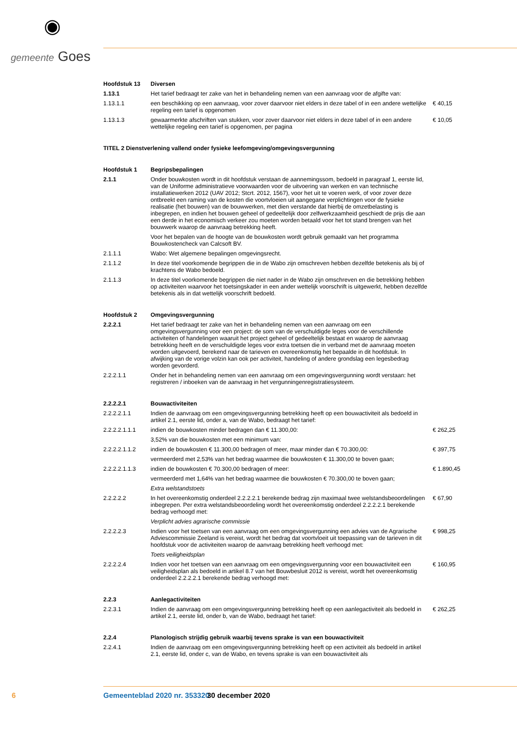◉
gemeente Goes
| Hoofdstuk 13 | Diversen | |
| 1.13.1 | Het tarief bedraagt ter zake van het in behandeling nemen van een aanvraag voor de afgifte van: | |
| 1.13.1.1 | een beschikking op een aanvraag, voor zover daarvoor niet elders in deze tabel of in een andere wettelijke regeling een tarief is opgenomen | € 40,15 |
| 1.13.1.3 | gewaarmerkte afschriften van stukken, voor zover daarvoor niet elders in deze tabel of in een andere wettelijke regeling een tarief is opgenomen, per pagina | € 10,05 |
| TITEL 2 Dienstverlening vallend onder fysieke leefomgeving/omgevingsvergunning | | |
| Hoofdstuk 1 | Begripsbepalingen | |
| 2.1.1 | Onder bouwkosten wordt in dit hoofdstuk verstaan de aannemingssom, bedoeld in paragraaf 1, eerste lid, van de Uniforme administratieve voorwaarden voor de uitvoering van werken en van technische installatiewerken 2012 (UAV 2012; Stcrt. 2012, 1567), voor het uit te voeren werk, of voor zover deze ontbreekt een raming van de kosten die voortvloeien uit aangegane verplichtingen voor de fysieke realisatie (het bouwen) van de bouwwerken, met dien verstande dat hierbij de omzetbelasting is inbegrepen, en indien het bouwen geheel of gedeeltelijk door zelfwerkzaamheid geschiedt de prijs die aan een derde in het economisch verkeer zou moeten worden betaald voor het tot stand brengen van het bouwwerk waarop de aanvraag betrekking heeft. | |
| | Voor het bepalen van de hoogte van de bouwkosten wordt gebruik gemaakt van het programma Bouwkostencheck van Calcsoft BV. | |
| 2.1.1.1 | Wabo: Wet algemene bepalingen omgevingsrecht. | |
| 2.1.1.2 | In deze titel voorkomende begrippen die in de Wabo zijn omschreven hebben dezelfde betekenis als bij of krachtens de Wabo bedoeld. | |
| 2.1.1.3 | In deze titel voorkomende begrippen die niet nader in de Wabo zijn omschreven en die betrekking hebben op activiteiten waarvoor het toetsingskader in een ander wettelijk voorschrift is uitgewerkt, hebben dezelfde betekenis als in dat wettelijk voorschrift bedoeld. | |
| Hoofdstuk 2 | Omgevingsvergunning | |
| 2.2.2.1 | Het tarief bedraagt ter zake van het in behandeling nemen van een aanvraag om een omgevingsvergunning voor een project: de som van de verschuldigde leges voor de verschillende activiteiten of handelingen waaruit het project geheel of gedeeltelijk bestaat en waarop de aanvraag betrekking heeft en de verschuldigde leges voor extra toetsen die in verband met de aanvraag moeten worden uitgevoerd, berekend naar de tarieven en overeenkomstig het bepaalde in dit hoofdstuk. In afwijking van de vorige volzin kan ook per activiteit, handeling of andere grondslag een legesbedrag worden gevorderd. | |
| 2.2.2.1.1 | Onder het in behandeling nemen van een aanvraag om een omgevingsvergunning wordt verstaan: het registreren / inboeken van de aanvraag in het vergunningenregistratiesysteem. | |
| 2.2.2.2.1 | Bouwactiviteiten | |
| 2.2.2.2.1.1 | Indien de aanvraag om een omgevingsvergunning betrekking heeft op een bouwactiviteit als bedoeld in artikel 2.1, eerste lid, onder a, van de Wabo, bedraagt het tarief: | |
| 2.2.2.2.1.1.1 | indien de bouwkosten minder bedragen dan € 11.300,00: | € 262,25 |
| | 3,52% van die bouwkosten met een minimum van: | |
| 2.2.2.2.1.1.2 | indien de bouwkosten € 11.300,00 bedragen of meer, maar minder dan € 70.300,00: | € 397,75 |
| | vermeerderd met 2,53% van het bedrag waarmee die bouwkosten € 11.300,00 te boven gaan; | |
| 2.2.2.2.1.1.3 | indien de bouwkosten € 70.300,00 bedragen of meer: | € 1.890,45 |
| | vermeerderd met 1,64% van het bedrag waarmee die bouwkosten € 70.300,00 te boven gaan; | |
| | Extra welstandstoets | |
| 2.2.2.2.2 | In het overeenkomstig onderdeel 2.2.2.2.1 berekende bedrag zijn maximaal twee welstandsbeoordelingen inbegrepen. Per extra welstandsbeoordeling wordt het overeenkomstig onderdeel 2.2.2.2.1 berekende bedrag verhoogd met: | € 67,90 |
| | Verplicht advies agrarische commissie | |
| 2.2.2.2.3 | Indien voor het toetsen van een aanvraag om een omgevingsvergunning een advies van de Agrarische Adviescommissie Zeeland is vereist, wordt het bedrag dat voortvloeit uit toepassing van de tarieven in dit hoofdstuk voor de activiteiten waarop de aanvraag betrekking heeft verhoogd met: | € 998,25 |
| | Toets veiligheidsplan | |
| 2.2.2.2.4 | Indien voor het toetsen van een aanvraag om een omgevingsvergunning voor een bouwactiviteit een veiligheidsplan als bedoeld in artikel 8.7 van het Bouwbesluit 2012 is vereist, wordt het overeenkomstig onderdeel 2.2.2.2.1 berekende bedrag verhoogd met: | € 160,95 |
| 2.2.3 | Aanlegactiviteiten | |
| 2.2.3.1 | Indien de aanvraag om een omgevingsvergunning betrekking heeft op een aanlegactiviteit als bedoeld in artikel 2.1, eerste lid, onder b, van de Wabo, bedraagt het tarief: | € 262,25 |
| 2.2.4 | Planologisch strijdig gebruik waarbij tevens sprake is van een bouwactiviteit | |
| 2.2.4.1 | Indien de aanvraag om een omgevingsvergunning betrekking heeft op een activiteit als bedoeld in artikel 2.1, eerste lid, onder c, van de Wabo, en tevens sprake is van een bouwactiviteit als | |
6 Gemeenteblad 2020 nr. 353320 30 december 2020